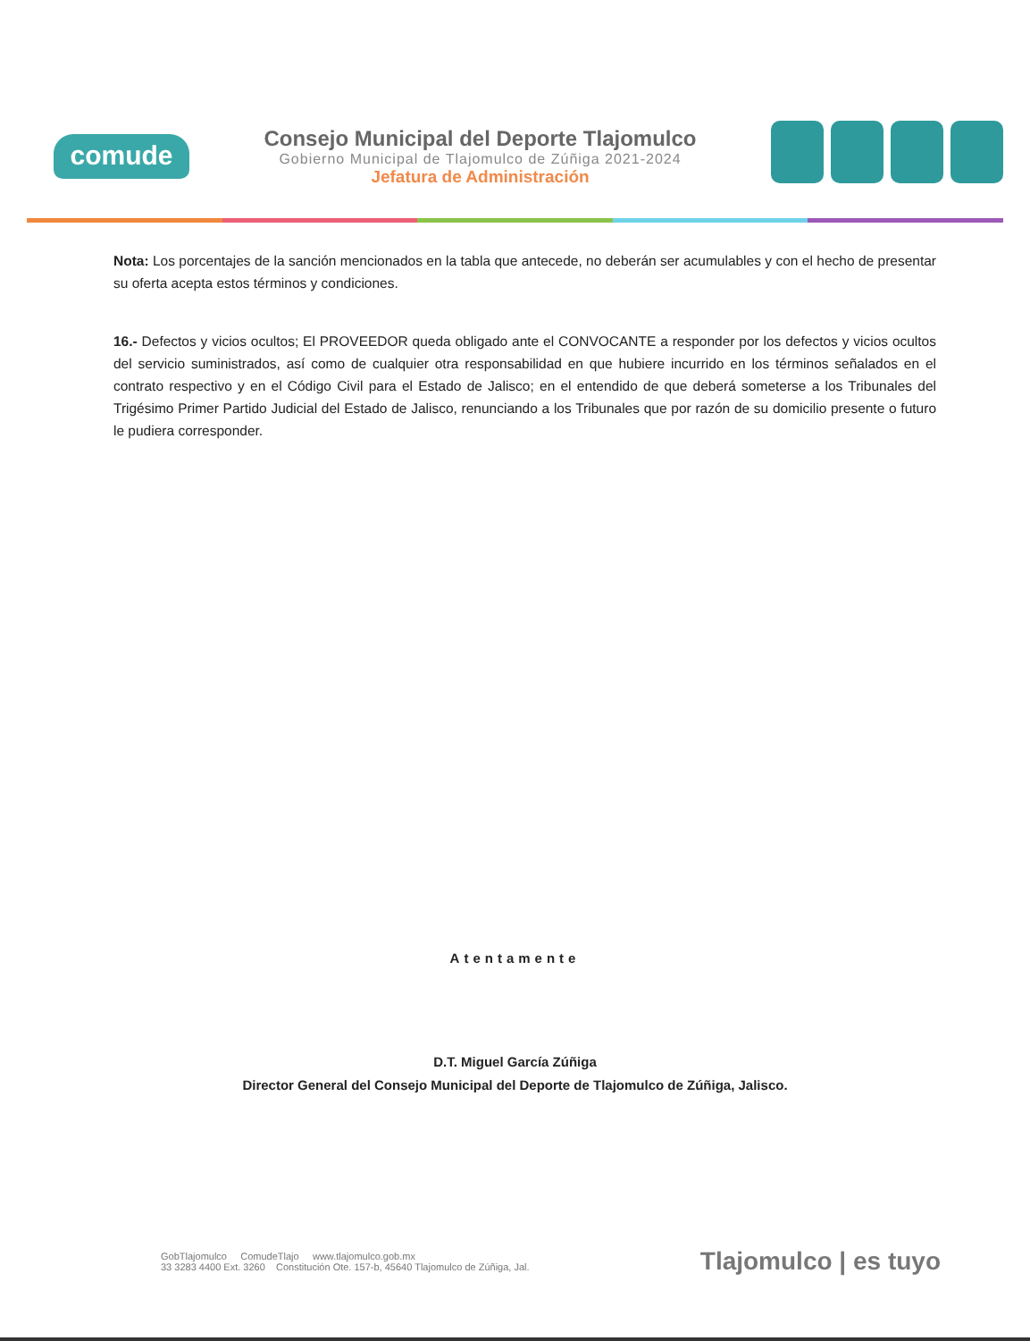comude
Consejo Municipal del Deporte Tlajomulco
Gobierno Municipal de Tlajomulco de Zúñiga 2021-2024
Jefatura de Administración
Nota: Los porcentajes de la sanción mencionados en la tabla que antecede, no deberán ser acumulables y con el hecho de presentar su oferta acepta estos términos y condiciones.
16.- Defectos y vicios ocultos; El PROVEEDOR queda obligado ante el CONVOCANTE a responder por los defectos y vicios ocultos del servicio suministrados, así como de cualquier otra responsabilidad en que hubiere incurrido en los términos señalados en el contrato respectivo y en el Código Civil para el Estado de Jalisco; en el entendido de que deberá someterse a los Tribunales del Trigésimo Primer Partido Judicial del Estado de Jalisco, renunciando a los Tribunales que por razón de su domicilio presente o futuro le pudiera corresponder.
Atentamente
D.T. Miguel García Zúñiga
Director General del Consejo Municipal del Deporte de Tlajomulco de Zúñiga, Jalisco.
GobTlajomulco ComudeTlajo www.tlajomulco.gob.mx
33 3283 4400 Ext. 3260 Constitución Ote. 157-b, 45640 Tlajomulco de Zúñiga, Jal.
Tlajomulco | es tuyo